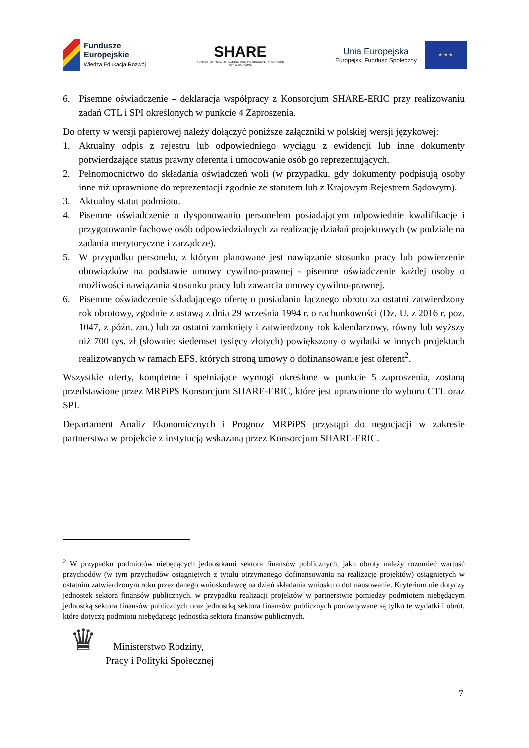Fundusze
Europejskie
Wiedza Edukacja Rozwój
SHARE
SURVEY OF HEALTH, AGEING AND RETIREMENT IN EUROPE
50+ W EUROPIE
Unia Europejska
Europejski Fundusz Społeczny
★ ★ ★
6. Pisemne oświadczenie – deklaracja współpracy z Konsorcjum SHARE-ERIC przy realizowaniu zadań CTL i SPI określonych w punkcie 4 Zaproszenia.
Do oferty w wersji papierowej należy dołączyć poniższe załączniki w polskiej wersji językowej:
1. Aktualny odpis z rejestru lub odpowiedniego wyciągu z ewidencji lub inne dokumenty potwierdzające status prawny oferenta i umocowanie osób go reprezentujących.
2. Pełnomocnictwo do składania oświadczeń woli (w przypadku, gdy dokumenty podpisują osoby inne niż uprawnione do reprezentacji zgodnie ze statutem lub z Krajowym Rejestrem Sądowym).
3. Aktualny statut podmiotu.
4. Pisemne oświadczenie o dysponowaniu personelem posiadającym odpowiednie kwalifikacje i przygotowanie fachowe osób odpowiedzialnych za realizację działań projektowych (w podziale na zadania merytoryczne i zarządcze).
5. W przypadku personelu, z którym planowane jest nawiązanie stosunku pracy lub powierzenie obowiązków na podstawie umowy cywilno-prawnej - pisemne oświadczenie każdej osoby o możliwości nawiązania stosunku pracy lub zawarcia umowy cywilno-prawnej.
6. Pisemne oświadczenie składającego ofertę o posiadaniu łącznego obrotu za ostatni zatwierdzony rok obrotowy, zgodnie z ustawą z dnia 29 września 1994 r. o rachunkowości (Dz. U. z 2016 r. poz. 1047, z późn. zm.) lub za ostatni zamknięty i zatwierdzony rok kalendarzowy, równy lub wyższy niż 700 tys. zł (słownie: siedemset tysięcy złotych) powiększony o wydatki w innych projektach realizowanych w ramach EFS, których stroną umowy o dofinansowanie jest oferent<sup>2</sup>.
Wszystkie oferty, kompletne i spełniające wymogi określone w punkcie 5 zaproszenia, zostaną przedstawione przez MRPiPS Konsorcjum SHARE-ERIC, które jest uprawnione do wyboru CTL oraz SPI.
Departament Analiz Ekonomicznych i Prognoz MRPiPS przystąpi do negocjacji w zakresie partnerstwa w projekcie z instytucją wskazaną przez Konsorcjum SHARE-ERIC.
<sup>2</sup> W przypadku podmiotów niebędących jednostkami sektora finansów publicznych, jako obroty należy rozumieć wartość przychodów (w tym przychodów osiągniętych z tytułu otrzymanego dofinansowania na realizację projektów) osiągniętych w ostatnim zatwierdzonym roku przez danego wnioskodawcę na dzień składania wniosku o dofinansowanie. Kryterium nie dotyczy jednostek sektora finansów publicznych. w przypadku realizacji projektów w partnerstwie pomiędzy podmiotem niebędącym jednostką sektora finansów publicznych oraz jednostką sektora finansów publicznych porównywane są tylko te wydatki i obrót, które dotyczą podmiotu niebędącego jednostką sektora finansów publicznych.
♛
Ministerstwo Rodziny,
Pracy i Polityki Społecznej
7